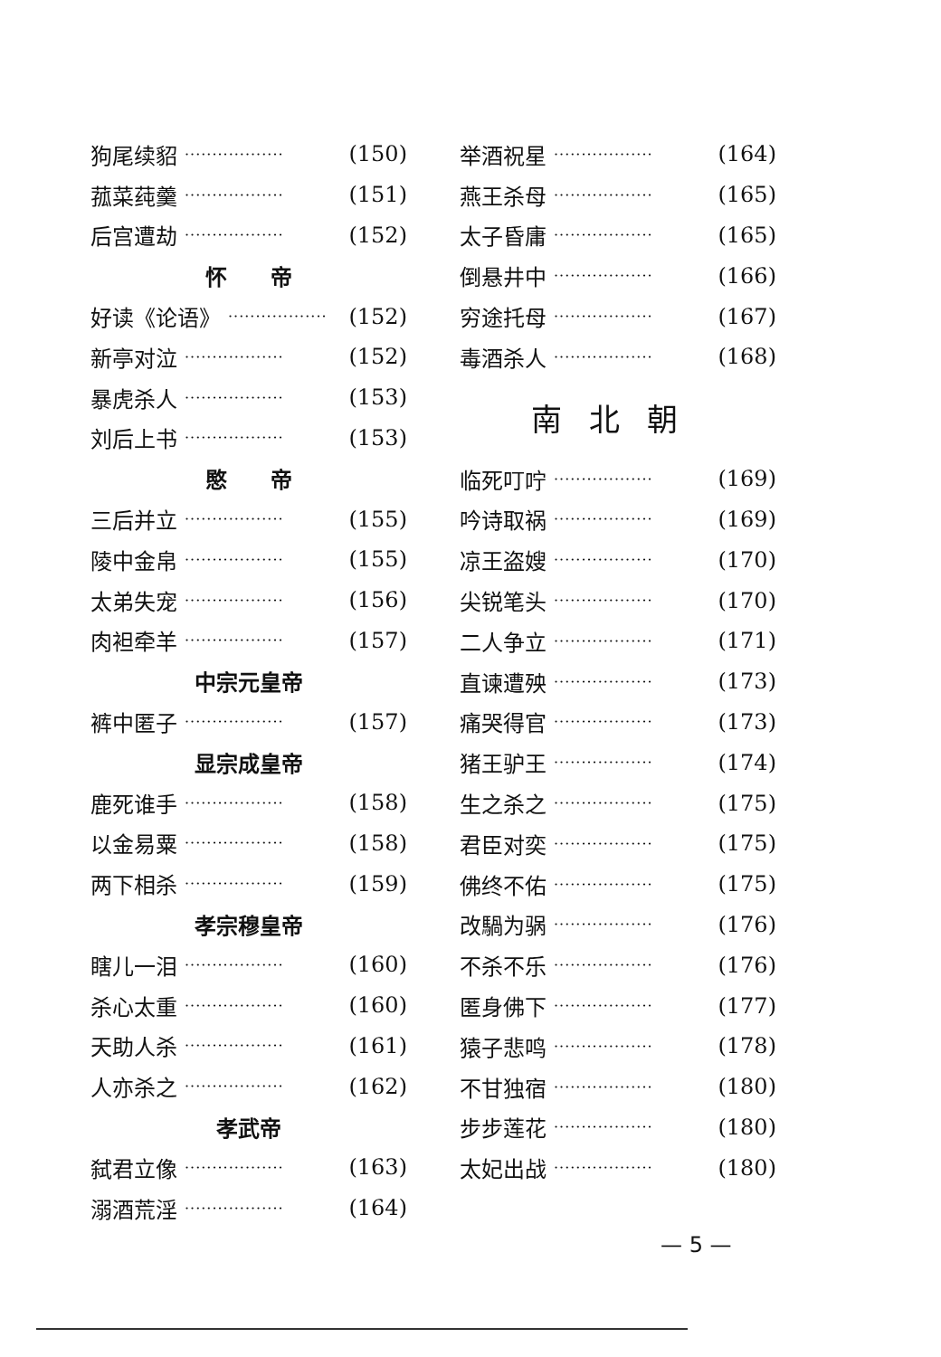狗尾续貂 ·················· (150)
菰菜莼羹 ·················· (151)
后宫遭劫 ·················· (152)
怀　　帝
好读《论语》 ·················· (152)
新亭对泣 ·················· (152)
暴虎杀人 ·················· (153)
刘后上书 ·················· (153)
愍　　帝
三后并立 ·················· (155)
陵中金帛 ·················· (155)
太弟失宠 ·················· (156)
肉袒牵羊 ·················· (157)
中宗元皇帝
裤中匿子 ·················· (157)
显宗成皇帝
鹿死谁手 ·················· (158)
以金易粟 ·················· (158)
两下相杀 ·················· (159)
孝宗穆皇帝
瞎儿一泪 ·················· (160)
杀心太重 ·················· (160)
天助人杀 ·················· (161)
人亦杀之 ·················· (162)
孝武帝
弑君立像 ·················· (163)
溺酒荒淫 ·················· (164)
举酒祝星 ·················· (164)
燕王杀母 ·················· (165)
太子昏庸 ·················· (165)
倒悬井中 ·················· (166)
穷途托母 ·················· (167)
毒酒杀人 ·················· (168)
南北朝
临死叮咛 ·················· (169)
吟诗取祸 ·················· (169)
凉王盗嫂 ·················· (170)
尖锐笔头 ·················· (170)
二人争立 ·················· (171)
直谏遭殃 ·················· (173)
痛哭得官 ·················· (173)
猪王驴王 ·················· (174)
生之杀之 ·················· (175)
君臣对奕 ·················· (175)
佛终不佑 ·················· (175)
改騧为䯄 ·················· (176)
不杀不乐 ·················· (176)
匿身佛下 ·················· (177)
猿子悲鸣 ·················· (178)
不甘独宿 ·················· (180)
步步莲花 ·················· (180)
太妃出战 ·················· (180)
— 5 —